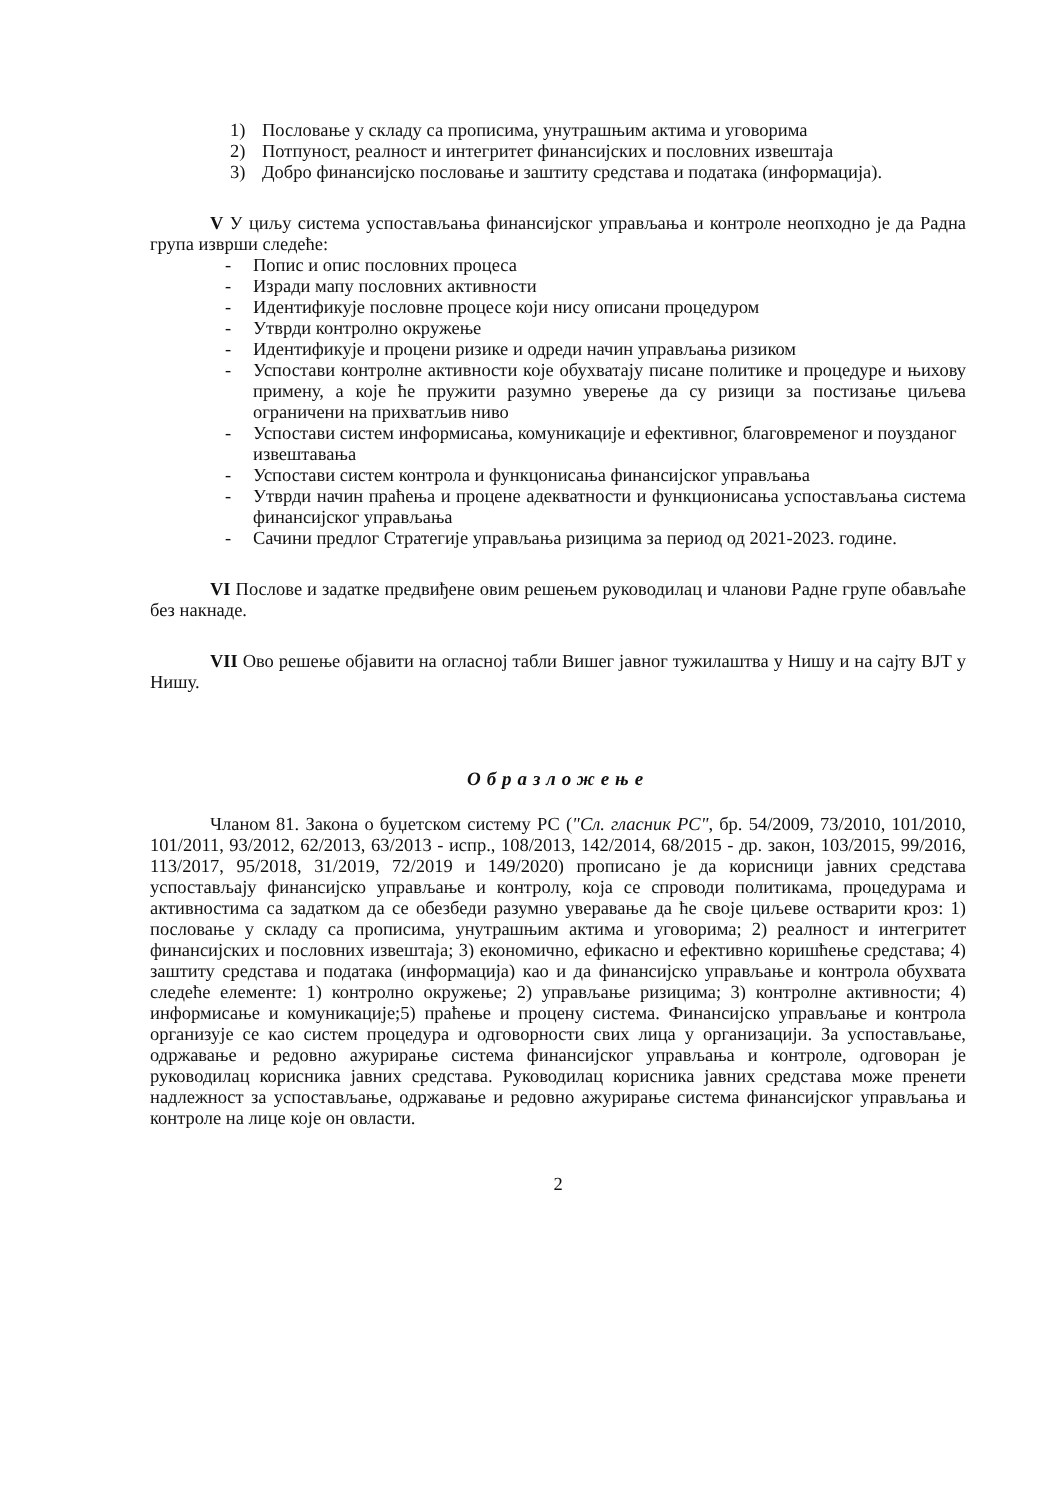1) Пословање у складу са прописима, унутрашњим актима и уговорима
2) Потпуност, реалност и интегритет финансијских и пословних извештаја
3) Добро финансијско пословање и заштиту средстава и података (информација).
V У циљу система успостављања финансијског управљања и контроле неопходно је да Радна група изврши следеће:
- Попис и опис пословних процеса
- Изради мапу пословних активности
- Идентификује пословне процесе који нису описани процедуром
- Утврди контролно окружење
- Идентификује и процени ризике и одреди начин управљања ризиком
- Успостави контролне активности које обухватају писане политике и процедуре и њихову примену, а које ће пружити разумно уверење да су ризици за постизање циљева ограничени на прихватљив ниво
- Успостави систем информисања, комуникације и ефективног, благовременог и поузданог извештавања
- Успостави систем контрола и функцонисања финансијског управљања
- Утврди начин праћења и процене адекватности и функционисања успостављања система финансијског управљања
- Сачини предлог Стратегије управљања ризицима за период од 2021-2023. године.
VI Послове и задатке предвиђене овим решењем руководилац и чланови Радне групе обављаће без накнаде.
VII Ово решење објавити на огласној табли Вишег јавног тужилаштва у Нишу и на сајту ВЈТ у Нишу.
Образложење
Чланом 81. Закона о буџетском систему РС ("Сл. гласник РС", бр. 54/2009, 73/2010, 101/2010, 101/2011, 93/2012, 62/2013, 63/2013 - испр., 108/2013, 142/2014, 68/2015 - др. закон, 103/2015, 99/2016, 113/2017, 95/2018, 31/2019, 72/2019 и 149/2020) прописано је да корисници јавних средстава успостављају финансијско управљање и контролу, која се спроводи политикама, процедурама и активностима са задатком да се обезбеди разумно уверавање да ће своје циљеве остварити кроз: 1) пословање у складу са прописима, унутрашњим актима и уговорима; 2) реалност и интегритет финансијских и пословних извештаја; 3) економично, ефикасно и ефективно коришћење средстава; 4) заштиту средстава и података (информација) као и да финансијско управљање и контрола обухвата следеће елементе: 1) контролно окружење; 2) управљање ризицима; 3) контролне активности; 4) информисање и комуникације;5) праћење и процену система. Финансијско управљање и контрола организује се као систем процедура и одговорности свих лица у организацији. За успостављање, одржавање и редовно ажурирање система финансијског управљања и контроле, одговоран је руководилац корисника јавних средстава. Руководилац корисника јавних средстава може пренети надлежност за успостављање, одржавање и редовно ажурирање система финансијског управљања и контроле на лице које он овласти.
2